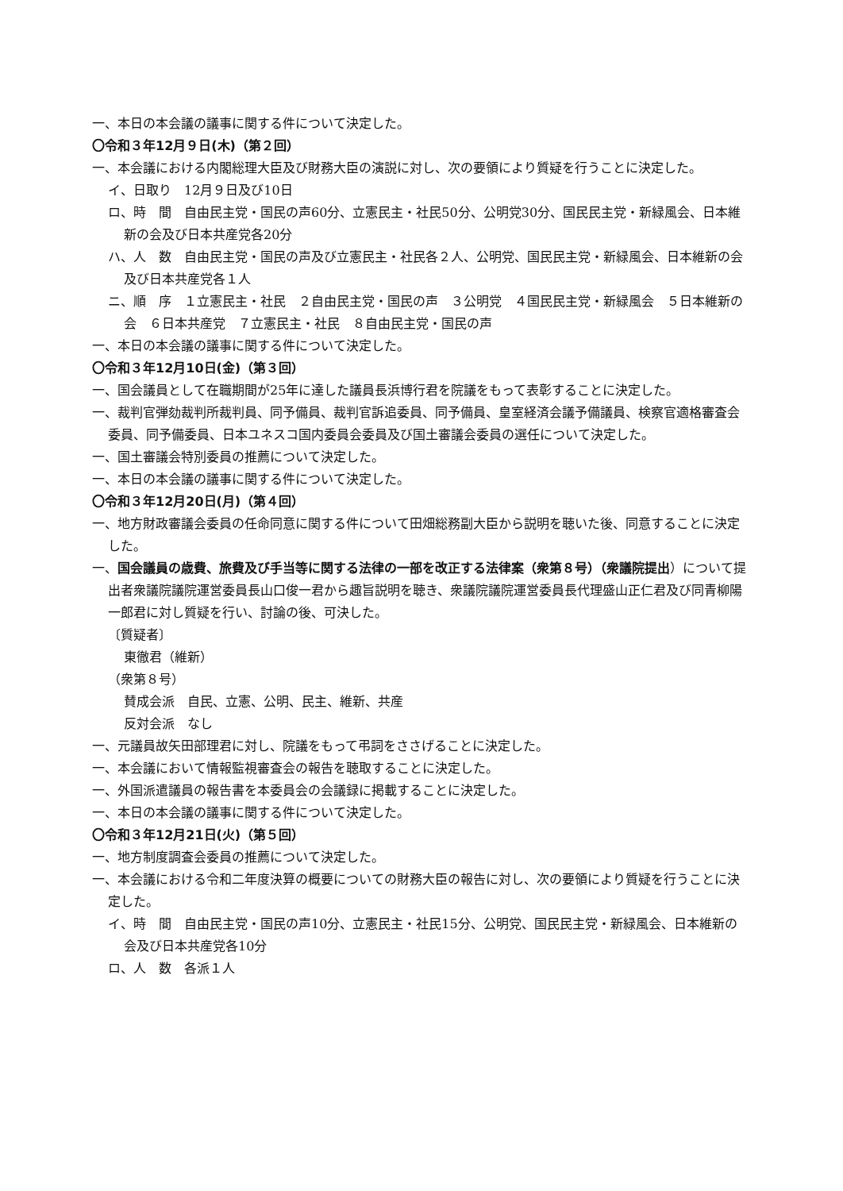一、本日の本会議の議事に関する件について決定した。
〇令和３年12月９日(木)（第２回）
一、本会議における内閣総理大臣及び財務大臣の演説に対し、次の要領により質疑を行うことに決定した。
イ、日取り　12月９日及び10日
ロ、時　間　自由民主党・国民の声60分、立憲民主・社民50分、公明党30分、国民民主党・新緑風会、日本維新の会及び日本共産党各20分
ハ、人　数　自由民主党・国民の声及び立憲民主・社民各２人、公明党、国民民主党・新緑風会、日本維新の会及び日本共産党各１人
ニ、順　序　１立憲民主・社民　２自由民主党・国民の声　３公明党　４国民民主党・新緑風会　５日本維新の会　６日本共産党　７立憲民主・社民　８自由民主党・国民の声
一、本日の本会議の議事に関する件について決定した。
〇令和３年12月10日(金)（第３回）
一、国会議員として在職期間が25年に達した議員長浜博行君を院議をもって表彰することに決定した。
一、裁判官弾劾裁判所裁判員、同予備員、裁判官訴追委員、同予備員、皇室経済会議予備議員、検察官適格審査会委員、同予備委員、日本ユネスコ国内委員会委員及び国土審議会委員の選任について決定した。
一、国土審議会特別委員の推薦について決定した。
一、本日の本会議の議事に関する件について決定した。
〇令和３年12月20日(月)（第４回）
一、地方財政審議会委員の任命同意に関する件について田畑総務副大臣から説明を聴いた後、同意することに決定した。
一、国会議員の歳費、旅費及び手当等に関する法律の一部を改正する法律案（衆第８号）（衆議院提出）について提出者衆議院議院運営委員長山口俊一君から趣旨説明を聴き、衆議院議院運営委員長代理盛山正仁君及び同青柳陽一郎君に対し質疑を行い、討論の後、可決した。
〔質疑者〕
東徹君（維新）
（衆第８号）
賛成会派　自民、立憲、公明、民主、維新、共産
反対会派　なし
一、元議員故矢田部理君に対し、院議をもって弔詞をささげることに決定した。
一、本会議において情報監視審査会の報告を聴取することに決定した。
一、外国派遣議員の報告書を本委員会の会議録に掲載することに決定した。
一、本日の本会議の議事に関する件について決定した。
〇令和３年12月21日(火)（第５回）
一、地方制度調査会委員の推薦について決定した。
一、本会議における令和二年度決算の概要についての財務大臣の報告に対し、次の要領により質疑を行うことに決定した。
イ、時　間　自由民主党・国民の声10分、立憲民主・社民15分、公明党、国民民主党・新緑風会、日本維新の会及び日本共産党各10分
ロ、人　数　各派１人